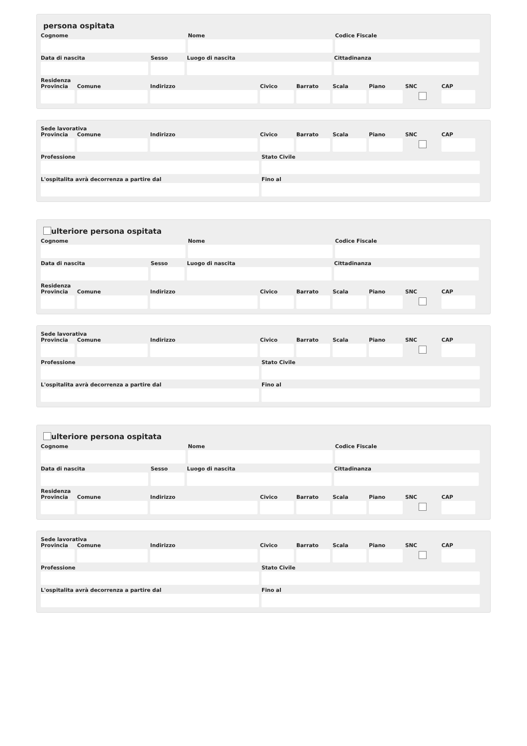persona ospitata
Cognome Nome Codice Fiscale
Data di nascita Sesso Luogo di nascita Cittadinanza
Residenza
Provincia
Comune Indirizzo Civico Barrato Scala Piano SNC CAP
Sede lavorativa
Provincia
Comune Indirizzo Civico Barrato Scala Piano SNC CAP
Professione Stato Civile
L'ospitalita avrà decorrenza a partire dal Fino al
ulteriore persona ospitata
Cognome Nome Codice Fiscale
Data di nascita Sesso Luogo di nascita Cittadinanza
Residenza
Provincia
Comune Indirizzo Civico Barrato Scala Piano SNC CAP
Sede lavorativa
Provincia
Comune Indirizzo Civico Barrato Scala Piano SNC CAP
Professione Stato Civile
L'ospitalita avrà decorrenza a partire dal Fino al
ulteriore persona ospitata
Cognome Nome Codice Fiscale
Data di nascita Sesso Luogo di nascita Cittadinanza
Residenza
Provincia
Comune Indirizzo Civico Barrato Scala Piano SNC CAP
Sede lavorativa
Provincia
Comune Indirizzo Civico Barrato Scala Piano SNC CAP
Professione Stato Civile
L'ospitalita avrà decorrenza a partire dal Fino al